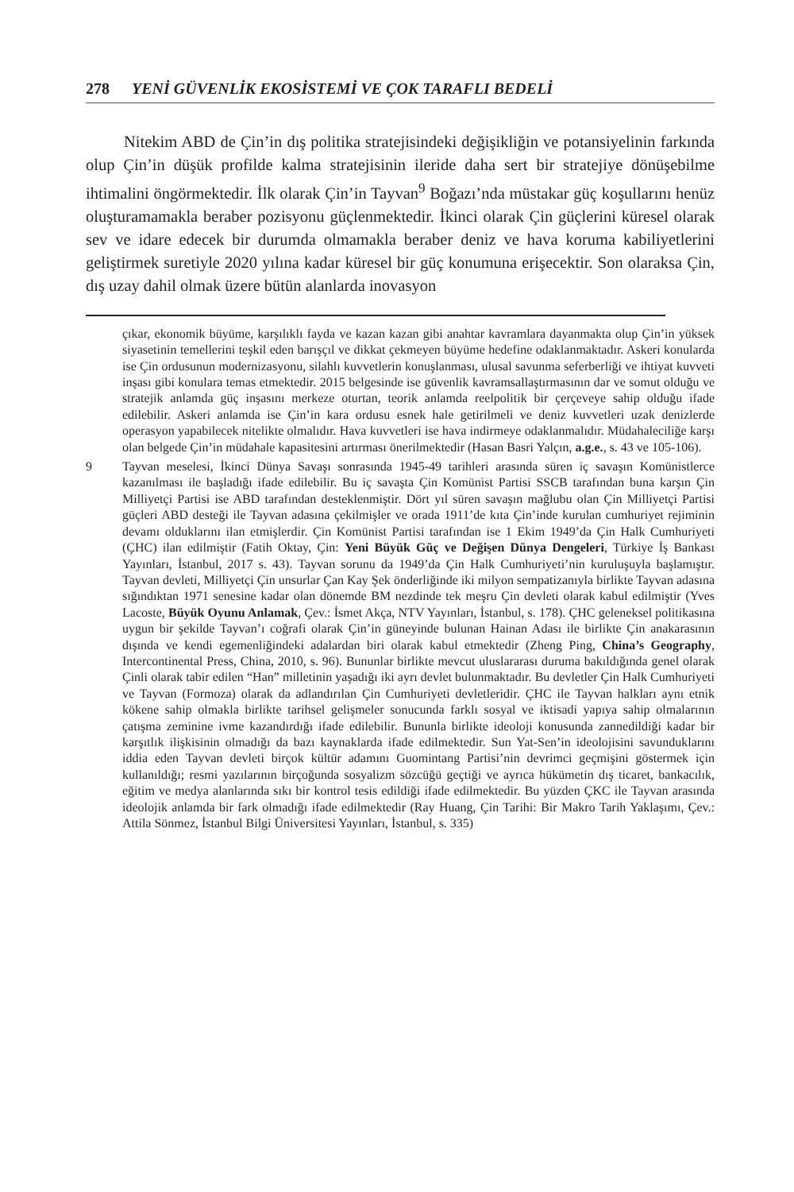278 YENİ GÜVENLİK EKOSİSTEMİ VE ÇOK TARAFLI BEDELİ
Nitekim ABD de Çin’in dış politika stratejisindeki değişikliğin ve potansiyelinin farkında olup Çin’in düşük profilde kalma stratejisinin ileride daha sert bir stratejiye dönüşebilme ihtimalini öngörmektedir. İlk olarak Çin’in Tayvan<sup>9</sup> Boğazı’nda müstakar güç koşullarını henüz oluşturamamakla beraber pozisyonu güçlenmektedir. İkinci olarak Çin güçlerini küresel olarak sev ve idare edecek bir durumda olmamakla beraber deniz ve hava koruma kabiliyetlerini geliştirmek suretiyle 2020 yılına kadar küresel bir güç konumuna erişecektir. Son olaraksa Çin, dış uzay dahil olmak üzere bütün alanlarda inovasyon
çıkar, ekonomik büyüme, karşılıklı fayda ve kazan kazan gibi anahtar kavramlara dayanmakta olup Çin’in yüksek siyasetinin temellerini teşkil eden barışçıl ve dikkat çekmeyen büyüme hedefine odaklanmaktadır. Askeri konularda ise Çin ordusunun modernizasyonu, silahlı kuvvetlerin konuşlanması, ulusal savunma seferberliği ve ihtiyat kuvveti inşası gibi konulara temas etmektedir. 2015 belgesinde ise güvenlik kavramsallaştırmasının dar ve somut olduğu ve stratejik anlamda güç inşasını merkeze oturtan, teorik anlamda reelpolitik bir çerçeveye sahip olduğu ifade edilebilir. Askeri anlamda ise Çin’in kara ordusu esnek hale getirilmeli ve deniz kuvvetleri uzak denizlerde operasyon yapabilecek nitelikte olmalıdır. Hava kuvvetleri ise hava indirmeye odaklanmalıdır. Müdahaleciliğe karşı olan belgede Çin’in müdahale kapasitesini artırması önerilmektedir (Hasan Basri Yalçın, a.g.e., s. 43 ve 105-106).
9 Tayvan meselesi, İkinci Dünya Savaşı sonrasında 1945-49 tarihleri arasında süren iç savaşın Komünistlerce kazanılması ile başladığı ifade edilebilir. Bu iç savaşta Çin Komünist Partisi SSCB tarafından buna karşın Çin Milliyetçi Partisi ise ABD tarafından desteklenmiştir. Dört yıl süren savaşın mağlubu olan Çin Milliyetçi Partisi güçleri ABD desteği ile Tayvan adasına çekilmişler ve orada 1911’de kıta Çin’inde kurulan cumhuriyet rejiminin devamı olduklarını ilan etmişlerdir. Çin Komünist Partisi tarafından ise 1 Ekim 1949’da Çin Halk Cumhuriyeti (ÇHC) ilan edilmiştir (Fatih Oktay, Çin: Yeni Büyük Güç ve Değişen Dünya Dengeleri, Türkiye İş Bankası Yayınları, İstanbul, 2017 s. 43). Tayvan sorunu da 1949’da Çin Halk Cumhuriyeti’nin kuruluşuyla başlamıştır. Tayvan devleti, Milliyetçi Çin unsurlar Çan Kay Şek önderliğinde iki milyon sempatizanıyla birlikte Tayvan adasına sığındıktan 1971 senesine kadar olan dönemde BM nezdinde tek meşru Çin devleti olarak kabul edilmiştir (Yves Lacoste, Büyük Oyunu Anlamak, Çev.: İsmet Akça, NTV Yayınları, İstanbul, s. 178). ÇHC geleneksel politikasına uygun bir şekilde Tayvan’ı coğrafi olarak Çin’in güneyinde bulunan Hainan Adası ile birlikte Çin anakarasının dışında ve kendi egemenliğindeki adalardan biri olarak kabul etmektedir (Zheng Ping, China’s Geography, Intercontinental Press, China, 2010, s. 96). Bununlar birlikte mevcut uluslararası duruma bakıldığında genel olarak Çinli olarak tabir edilen “Han” milletinin yaşadığı iki ayrı devlet bulunmaktadır. Bu devletler Çin Halk Cumhuriyeti ve Tayvan (Formoza) olarak da adlandırılan Çin Cumhuriyeti devletleridir. ÇHC ile Tayvan halkları aynı etnik kökene sahip olmakla birlikte tarihsel gelişmeler sonucunda farklı sosyal ve iktisadi yapıya sahip olmalarının çatışma zeminine ivme kazandırdığı ifade edilebilir. Bununla birlikte ideoloji konusunda zannedildiği kadar bir karşıtlık ilişkisinin olmadığı da bazı kaynaklarda ifade edilmektedir. Sun Yat-Sen’in ideolojisini savunduklarını iddia eden Tayvan devleti birçok kültür adamını Guomintang Partisi’nin devrimci geçmişini göstermek için kullanıldığı; resmi yazılarının birçoğunda sosyalizm sözcüğü geçtiği ve ayrıca hükümetin dış ticaret, bankacılık, eğitim ve medya alanlarında sıkı bir kontrol tesis edildiği ifade edilmektedir. Bu yüzden ÇKC ile Tayvan arasında ideolojik anlamda bir fark olmadığı ifade edilmektedir (Ray Huang, Çin Tarihi: Bir Makro Tarih Yaklaşımı, Çev.: Attila Sönmez, İstanbul Bilgi Üniversitesi Yayınları, İstanbul, s. 335)